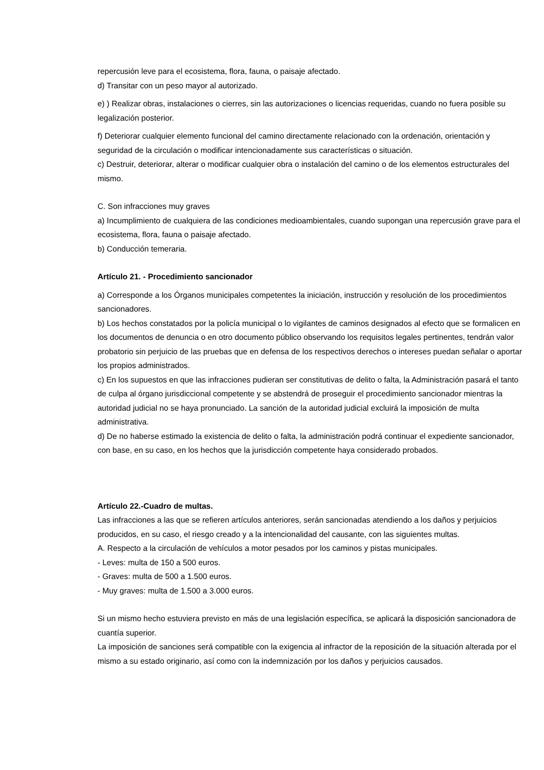repercusión leve para el ecosistema, flora, fauna, o paisaje afectado.
d) Transitar con un peso mayor al autorizado.
e) ) Realizar obras, instalaciones o cierres, sin las autorizaciones o licencias requeridas, cuando no fuera posible su legalización posterior.
f) Deteriorar cualquier elemento funcional del camino directamente relacionado con la ordenación, orientación y seguridad de la circulación o modificar intencionadamente sus características o situación.
c) Destruir, deteriorar, alterar o modificar cualquier obra o instalación del camino o de los elementos estructurales del mismo.
C. Son infracciones muy graves
a) Incumplimiento de cualquiera de las condiciones medioambientales, cuando supongan una repercusión grave para el ecosistema, flora, fauna o paisaje afectado.
b) Conducción temeraria.
Artículo 21. - Procedimiento sancionador
a) Corresponde a los Órganos municipales competentes la iniciación, instrucción y resolución de los procedimientos sancionadores.
b) Los hechos constatados por la policía municipal o lo vigilantes de caminos designados al efecto que se formalicen en los documentos de denuncia o en otro documento público observando los requisitos legales pertinentes, tendrán valor probatorio sin perjuicio de las pruebas que en defensa de los respectivos derechos o intereses puedan señalar o aportar los propios administrados.
c) En los supuestos en que las infracciones pudieran ser constitutivas de delito o falta, la Administración pasará el tanto de culpa al órgano jurisdiccional competente y se abstendrá de proseguir el procedimiento sancionador mientras la autoridad judicial no se haya pronunciado. La sanción de la autoridad judicial excluirá la imposición de multa administrativa.
d) De no haberse estimado la existencia de delito o falta, la administración podrá continuar el expediente sancionador, con base, en su caso, en los hechos que la jurisdicción competente haya considerado probados.
Artículo 22.-Cuadro de multas.
Las infracciones a las que se refieren artículos anteriores, serán sancionadas atendiendo a los daños y perjuicios producidos, en su caso, el riesgo creado y a la intencionalidad del causante, con las siguientes multas.
A. Respecto a la circulación de vehículos a motor pesados por los caminos y pistas municipales.
- Leves: multa de 150 a 500 euros.
- Graves: multa de 500 a 1.500 euros.
- Muy graves: multa de 1.500 a 3.000 euros.
Si un mismo hecho estuviera previsto en más de una legislación específica, se aplicará la disposición sancionadora de cuantía superior.
La imposición de sanciones será compatible con la exigencia al infractor de la reposición de la situación alterada por el mismo a su estado originario, así como con la indemnización por los daños y perjuicios causados.